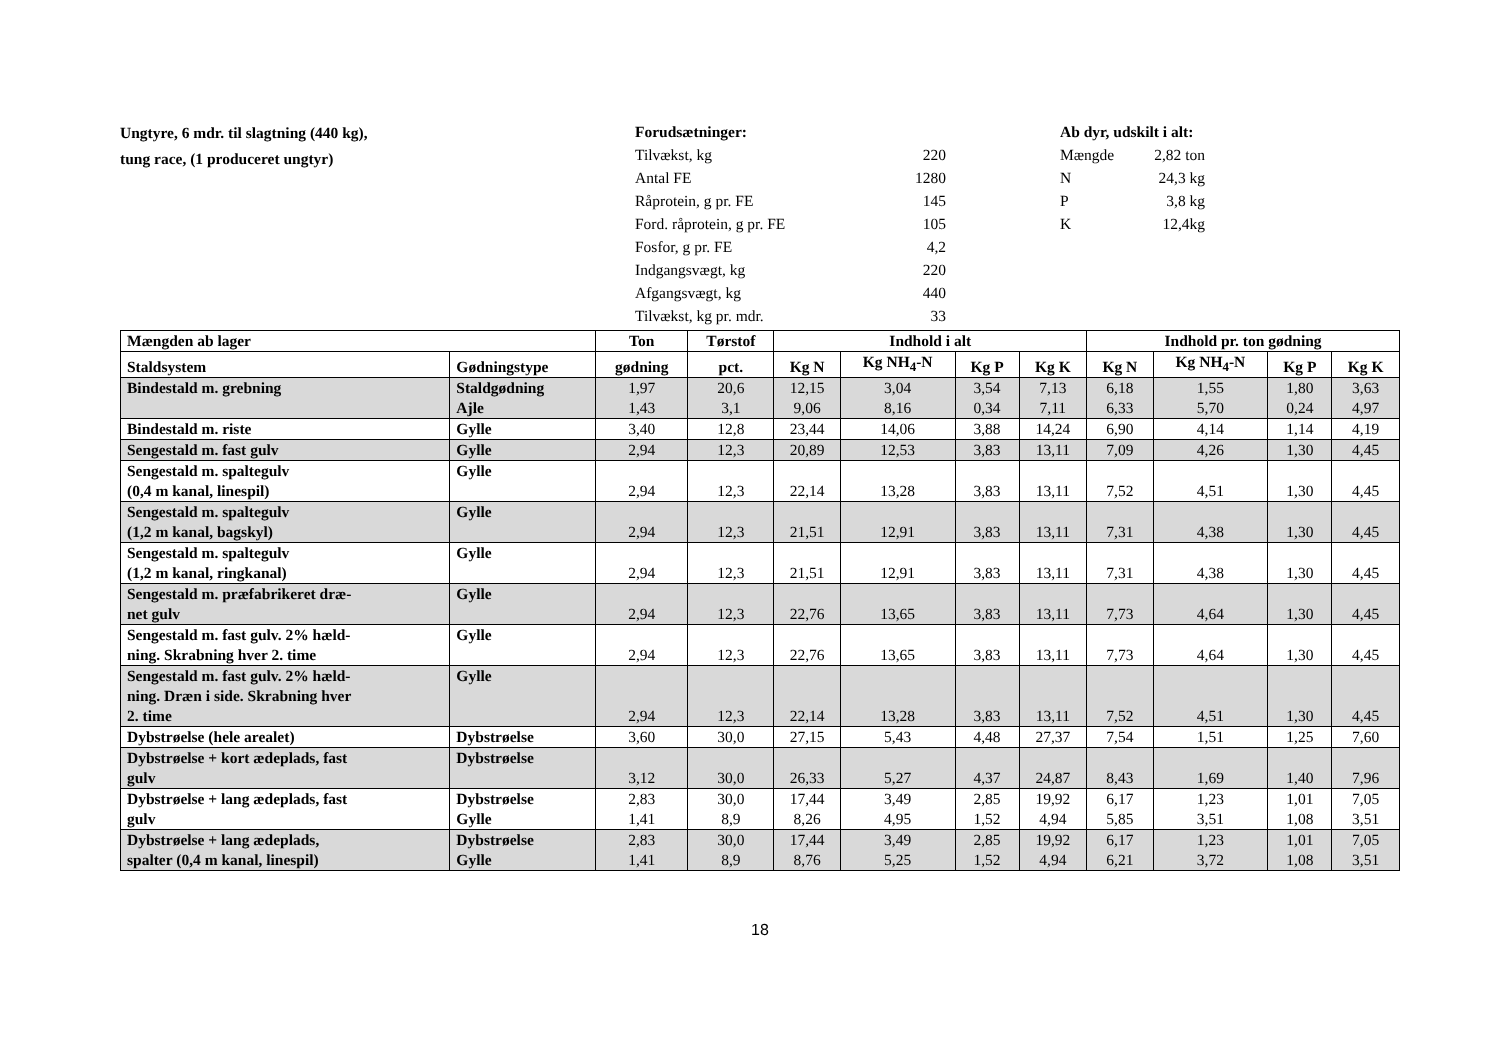Ungtyre, 6 mdr. til slagtning (440 kg),
tung race, (1 produceret ungtyr)
| Forudsætninger: | |
| Tilvækst, kg | 220 |
| Antal FE | 1280 |
| Råprotein, g pr. FE | 145 |
| Ford. råprotein, g pr. FE | 105 |
| Fosfor, g pr. FE | 4,2 |
| Indgangsvægt, kg | 220 |
| Afgangsvægt, kg | 440 |
| Tilvækst, kg pr. mdr. | 33 |
| Ab dyr, udskilt i alt: | |
| Mængde | 2,82 ton |
| N | 24,3 kg |
| P | 3,8 kg |
| K | 12,4kg |
| Mængden ab lager | | Ton | Tørstof | Indhold i alt | | | | Indhold pr. ton gødning | | | |
| --- | --- | --- | --- | --- | --- | --- | --- | --- | --- | --- | --- |
| Staldsystem | Gødningstype | gødning | pct. | Kg N | Kg NH<sub>4</sub>-N | Kg P | Kg K | Kg N | Kg NH<sub>4</sub>-N | Kg P | Kg K |
| Bindestald m. grebning | Staldgødning Ajle | 1,97 1,43 | 20,6 3,1 | 12,15 9,06 | 3,04 8,16 | 3,54 0,34 | 7,13 7,11 | 6,18 6,33 | 1,55 5,70 | 1,80 0,24 | 3,63 4,97 |
| Bindestald m. riste | Gylle | 3,40 | 12,8 | 23,44 | 14,06 | 3,88 | 14,24 | 6,90 | 4,14 | 1,14 | 4,19 |
| Sengestald m. fast gulv | Gylle | 2,94 | 12,3 | 20,89 | 12,53 | 3,83 | 13,11 | 7,09 | 4,26 | 1,30 | 4,45 |
| Sengestald m. spaltegulv (0,4 m kanal, linespil) | Gylle | 2,94 | 12,3 | 22,14 | 13,28 | 3,83 | 13,11 | 7,52 | 4,51 | 1,30 | 4,45 |
| Sengestald m. spaltegulv (1,2 m kanal, bagskyl) | Gylle | 2,94 | 12,3 | 21,51 | 12,91 | 3,83 | 13,11 | 7,31 | 4,38 | 1,30 | 4,45 |
| Sengestald m. spaltegulv (1,2 m kanal, ringkanal) | Gylle | 2,94 | 12,3 | 21,51 | 12,91 | 3,83 | 13,11 | 7,31 | 4,38 | 1,30 | 4,45 |
| Sengestald m. præfabrikeret dræ- net gulv | Gylle | 2,94 | 12,3 | 22,76 | 13,65 | 3,83 | 13,11 | 7,73 | 4,64 | 1,30 | 4,45 |
| Sengestald m. fast gulv. 2% hæld- ning. Skrabning hver 2. time | Gylle | 2,94 | 12,3 | 22,76 | 13,65 | 3,83 | 13,11 | 7,73 | 4,64 | 1,30 | 4,45 |
| Sengestald m. fast gulv. 2% hæld- ning. Dræn i side. Skrabning hver 2. time | Gylle | 2,94 | 12,3 | 22,14 | 13,28 | 3,83 | 13,11 | 7,52 | 4,51 | 1,30 | 4,45 |
| Dybstrøelse (hele arealet) | Dybstrøelse | 3,60 | 30,0 | 27,15 | 5,43 | 4,48 | 27,37 | 7,54 | 1,51 | 1,25 | 7,60 |
| Dybstrøelse + kort ædeplads, fast gulv | Dybstrøelse | 3,12 | 30,0 | 26,33 | 5,27 | 4,37 | 24,87 | 8,43 | 1,69 | 1,40 | 7,96 |
| Dybstrøelse + lang ædeplads, fast gulv | Dybstrøelse Gylle | 2,83 1,41 | 30,0 8,9 | 17,44 8,26 | 3,49 4,95 | 2,85 1,52 | 19,92 4,94 | 6,17 5,85 | 1,23 3,51 | 1,01 1,08 | 7,05 3,51 |
| Dybstrøelse + lang ædeplads, spalter (0,4 m kanal, linespil) | Dybstrøelse Gylle | 2,83 1,41 | 30,0 8,9 | 17,44 8,76 | 3,49 5,25 | 2,85 1,52 | 19,92 4,94 | 6,17 6,21 | 1,23 3,72 | 1,01 1,08 | 7,05 3,51 |
18